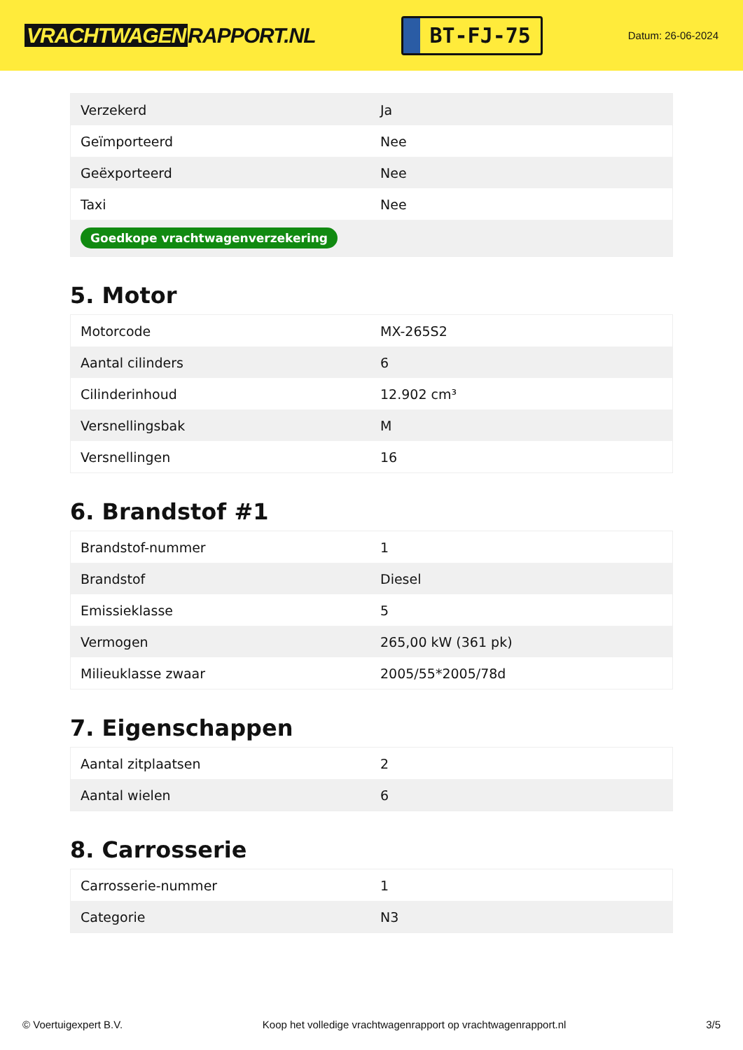VRACHTWAGEN RAPPORT.NL
BT-FJ-75
Datum: 26-06-2024
| Verzekerd | Ja |
| Geïmporteerd | Nee |
| Geëxporteerd | Nee |
| Taxi | Nee |
| Goedkope vrachtwagenverzekering | |
5. Motor
| Motorcode | MX-265S2 |
| Aantal cilinders | 6 |
| Cilinderinhoud | 12.902 cm³ |
| Versnellingsbak | M |
| Versnellingen | 16 |
6. Brandstof #1
| Brandstof-nummer | 1 |
| Brandstof | Diesel |
| Emissieklasse | 5 |
| Vermogen | 265,00 kW (361 pk) |
| Milieuklasse zwaar | 2005/55*2005/78d |
7. Eigenschappen
| Aantal zitplaatsen | 2 |
| Aantal wielen | 6 |
8. Carrosserie
| Carrosserie-nummer | 1 |
| Categorie | N3 |
© Voertuigexpert B.V. Koop het volledige vrachtwagenrapport op vrachtwagenrapport.nl 3/5